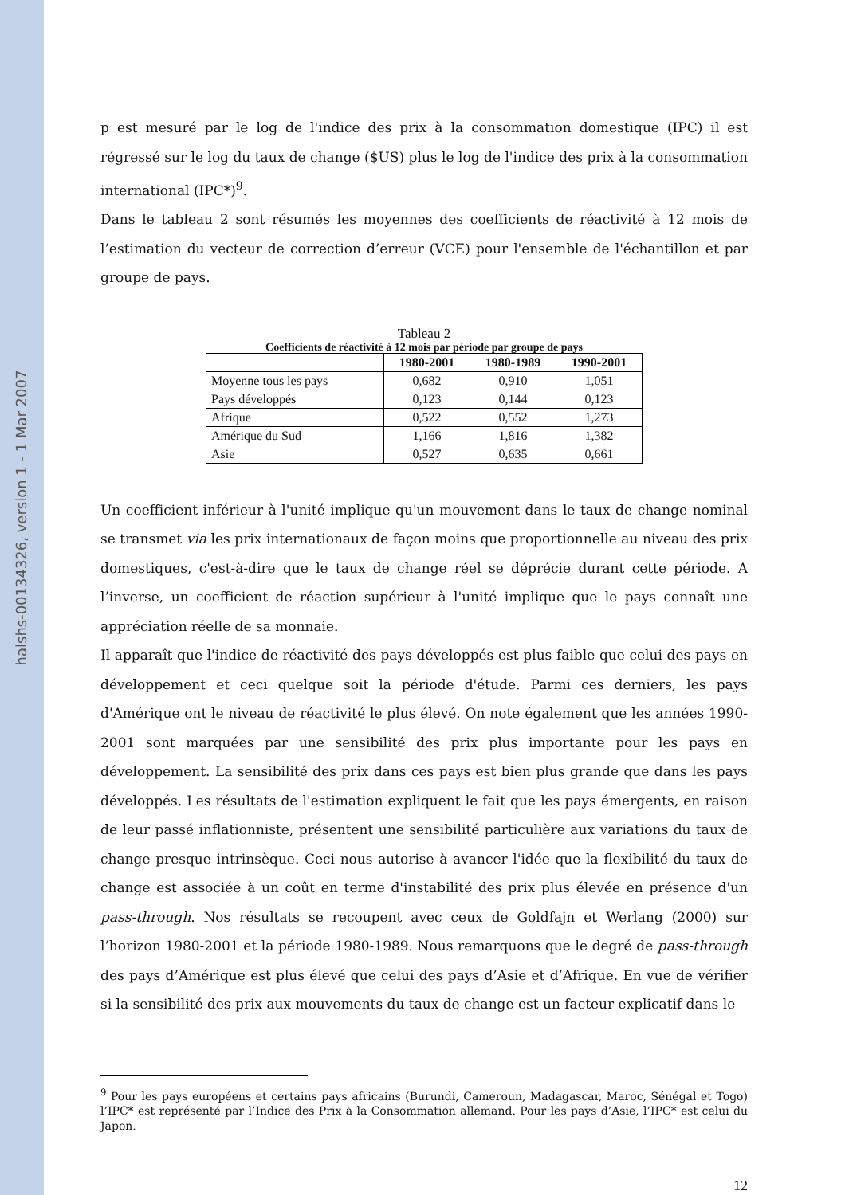halshs-00134326, version 1 - 1 Mar 2007
p est mesuré par le log de l'indice des prix à la consommation domestique (IPC) il est régressé sur le log du taux de change ($US) plus le log de l'indice des prix à la consommation international (IPC*)<sup>9</sup>.
Dans le tableau 2 sont résumés les moyennes des coefficients de réactivité à 12 mois de l’estimation du vecteur de correction d’erreur (VCE) pour l'ensemble de l'échantillon et par groupe de pays.
Tableau 2
Coefficients de réactivité à 12 mois par période par groupe de pays
| | 1980-2001 | 1980-1989 | 1990-2001 |
| --- | --- | --- | --- |
| Moyenne tous les pays | 0,682 | 0,910 | 1,051 |
| Pays développés | 0,123 | 0,144 | 0,123 |
| Afrique | 0,522 | 0,552 | 1,273 |
| Amérique du Sud | 1,166 | 1,816 | 1,382 |
| Asie | 0,527 | 0,635 | 0,661 |
Un coefficient inférieur à l'unité implique qu'un mouvement dans le taux de change nominal se transmet via les prix internationaux de façon moins que proportionnelle au niveau des prix domestiques, c'est-à-dire que le taux de change réel se déprécie durant cette période. A l’inverse, un coefficient de réaction supérieur à l'unité implique que le pays connaît une appréciation réelle de sa monnaie.
Il apparaît que l'indice de réactivité des pays développés est plus faible que celui des pays en développement et ceci quelque soit la période d'étude. Parmi ces derniers, les pays d'Amérique ont le niveau de réactivité le plus élevé. On note également que les années 1990-2001 sont marquées par une sensibilité des prix plus importante pour les pays en développement. La sensibilité des prix dans ces pays est bien plus grande que dans les pays développés. Les résultats de l'estimation expliquent le fait que les pays émergents, en raison de leur passé inflationniste, présentent une sensibilité particulière aux variations du taux de change presque intrinsèque. Ceci nous autorise à avancer l'idée que la flexibilité du taux de change est associée à un coût en terme d'instabilité des prix plus élevée en présence d'un pass-through. Nos résultats se recoupent avec ceux de Goldfajn et Werlang (2000) sur l’horizon 1980-2001 et la période 1980-1989. Nous remarquons que le degré de pass-through des pays d’Amérique est plus élevé que celui des pays d’Asie et d’Afrique. En vue de vérifier si la sensibilité des prix aux mouvements du taux de change est un facteur explicatif dans le
<sup>9</sup> Pour les pays européens et certains pays africains (Burundi, Cameroun, Madagascar, Maroc, Sénégal et Togo) l’IPC* est représenté par l’Indice des Prix à la Consommation allemand. Pour les pays d’Asie, l’IPC* est celui du Japon.
12